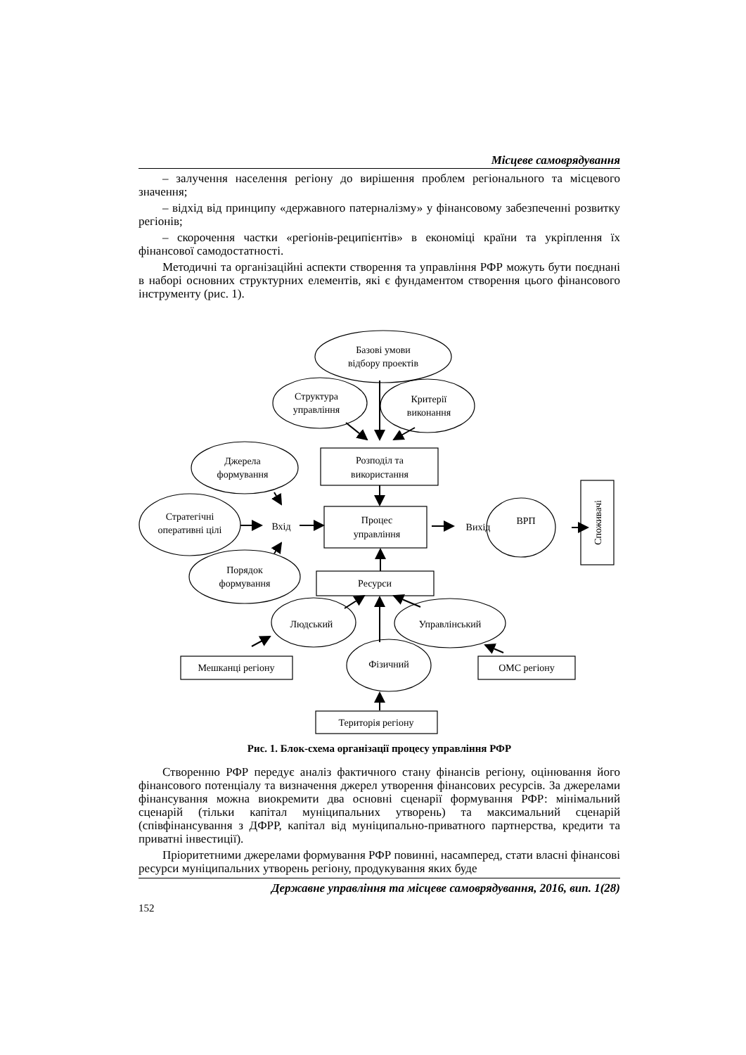Місцеве самоврядування
– залучення населення регіону до вирішення проблем регіонального та місцевого значення;
– відхід від принципу «державного патерналізму» у фінансовому забезпеченні розвитку регіонів;
– скорочення частки «регіонів-реципієнтів» в економіці країни та укріплення їх фінансової самодостатності.
Методичні та організаційні аспекти створення та управління РФР можуть бути поєднані в наборі основних структурних елементів, які є фундаментом створення цього фінансового інструменту (рис. 1).
Базові умови
відбору проектів
Структура
управління
Критерії
виконання
Розподіл та
використання
Джерела
формування
Стратегічні
оперативні цілі
Вхід
Процес
управління
Вихід
ВРП
Порядок
формування
Ресурси
Людський
Управлінський
Фізичний
Мешканці регіону
ОМС регіону
Територія регіону
Споживачі
Рис. 1. Блок-схема організації процесу управління РФР
Створенню РФР передує аналіз фактичного стану фінансів регіону, оцінювання його фінансового потенціалу та визначення джерел утворення фінансових ресурсів. За джерелами фінансування можна виокремити два основні сценарії формування РФР: мінімальний сценарій (тільки капітал муніципальних утворень) та максимальний сценарій (співфінансування з ДФРР, капітал від муніципально-приватного партнерства, кредити та приватні інвестиції).
Пріоритетними джерелами формування РФР повинні, насамперед, стати власні фінансові ресурси муніципальних утворень регіону, продукування яких буде
Державне управління та місцеве самоврядування, 2016, вип. 1(28)
152